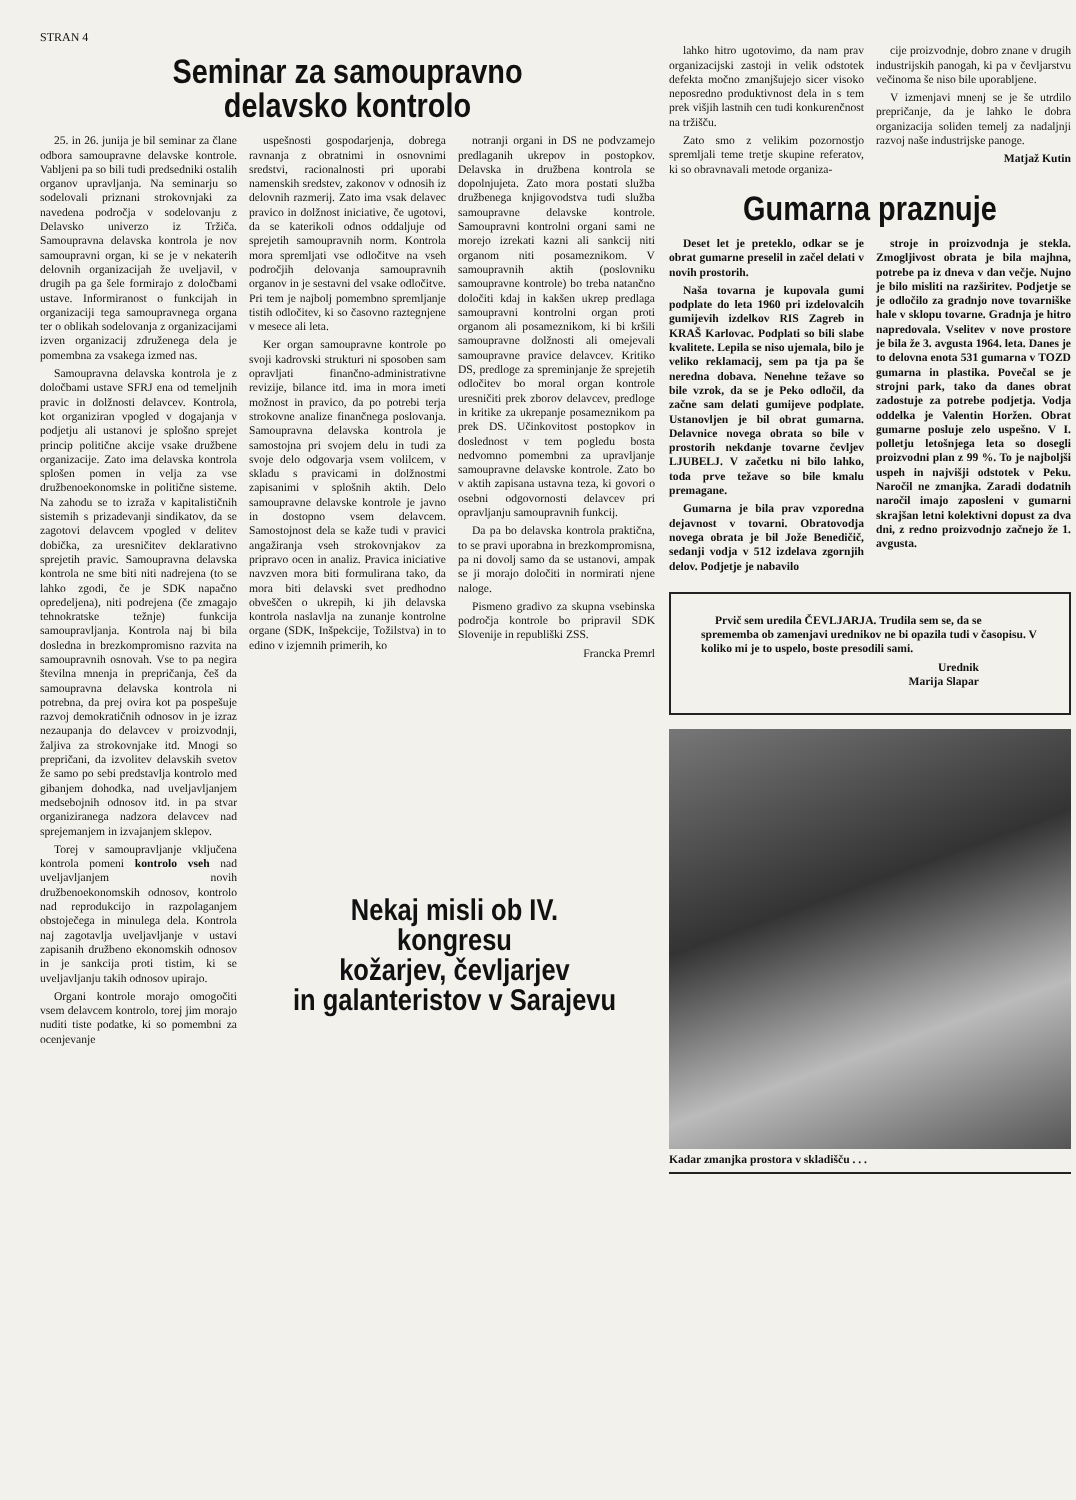STRAN 4
Seminar za samoupravno
delavsko kontrolo
25. in 26. junija je bil seminar za člane odbora samoupravne delavske kontrole. Vabljeni pa so bili tudi predsedniki ostalih organov upravljanja. Na seminarju so sodelovali priznani strokovnjaki za navedena področja v sodelovanju z Delavsko univerzo iz Tržiča. Samoupravna delavska kontrola je nov samoupravni organ, ki se je v nekaterih delovnih organizacijah že uveljavil, v drugih pa ga šele formirajo z določbami ustave. Informiranost o funkcijah in organizaciji tega samoupravnega organa ter o oblikah sodelovanja z organizacijami izven organizacij združenega dela je pomembna za vsakega izmed nas.
Samoupravna delavska kontrola je z določbami ustave SFRJ ena od temeljnih pravic in dolžnosti delavcev. Kontrola, kot organiziran vpogled v dogajanja v podjetju ali ustanovi je splošno sprejet princip politične akcije vsake družbene organizacije. Zato ima delavska kontrola splošen pomen in velja za vse družbenoekonomske in politične sisteme. Na zahodu se to izraža v kapitalističnih sistemih s prizadevanji sindikatov, da se zagotovi delavcem vpogled v delitev dobička, za uresničitev deklarativno sprejetih pravic. Samoupravna delavska kontrola ne sme biti niti nadrejena (to se lahko zgodi, če je SDK napačno opredeljena), niti podrejena (če zmagajo tehnokratske težnje) funkcija samoupravljanja. Kontrola naj bi bila dosledna in brezkompromisno razvita na samoupravnih osnovah. Vse to pa negira številna mnenja in prepričanja, češ da samoupravna delavska kontrola ni potrebna, da prej ovira kot pa pospešuje razvoj demokratičnih odnosov in je izraz nezaupanja do delavcev v proizvodnji, žaljiva za strokovnjake itd. Mnogi so prepričani, da izvolitev delavskih svetov že samo po sebi predstavlja kontrolo med gibanjem dohodka, nad uveljavljanjem medsebojnih odnosov itd. in pa stvar organiziranega nadzora delavcev nad sprejemanjem in izvajanjem sklepov.
Torej v samoupravljanje vključena kontrola pomeni kontrolo vseh nad uveljavljanjem novih družbenoekonomskih odnosov, kontrolo nad reprodukcijo in razpolaganjem obstoječega in minulega dela. Kontrola naj zagotavlja uveljavljanje v ustavi zapisanih družbeno ekonomskih odnosov in je sankcija proti tistim, ki se uveljavljanju takih odnosov upirajo.
Organi kontrole morajo omogočiti vsem delavcem kontrolo, torej jim morajo nuditi tiste podatke, ki so pomembni za ocenjevanje
uspešnosti gospodarjenja, dobrega ravnanja z obratnimi in osnovnimi sredstvi, racionalnosti pri uporabi namenskih sredstev, zakonov v odnosih iz delovnih razmerij. Zato ima vsak delavec pravico in dolžnost iniciative, če ugotovi, da se katerikoli odnos oddaljuje od sprejetih samoupravnih norm. Kontrola mora spremljati vse odločitve na vseh področjih delovanja samoupravnih organov in je sestavni del vsake odločitve. Pri tem je najbolj pomembno spremljanje tistih odločitev, ki so časovno raztegnjene v mesece ali leta.
Ker organ samoupravne kontrole po svoji kadrovski strukturi ni sposoben sam opravljati finančno-administrativne revizije, bilance itd. ima in mora imeti možnost in pravico, da po potrebi terja strokovne analize finančnega poslovanja. Samoupravna delavska kontrola je samostojna pri svojem delu in tudi za svoje delo odgovarja vsem volilcem, v skladu s pravicami in dolžnostmi zapisanimi v splošnih aktih. Delo samoupravne delavske kontrole je javno in dostopno vsem delavcem. Samostojnost dela se kaže tudi v pravici angažiranja vseh strokovnjakov za pripravo ocen in analiz. Pravica iniciative navzven mora biti formulirana tako, da mora biti delavski svet predhodno obveščen o ukrepih, ki jih delavska kontrola naslavlja na zunanje kontrolne organe (SDK, Inšpekcije, Tožilstva) in to edino v izjemnih primerih, ko
notranji organi in DS ne podvzamejo predlaganih ukrepov in postopkov. Delavska in družbena kontrola se dopolnjujeta. Zato mora postati služba družbenega knjigovodstva tudi služba samoupravne delavske kontrole. Samoupravni kontrolni organi sami ne morejo izrekati kazni ali sankcij niti organom niti posameznikom. V samoupravnih aktih (poslovniku samoupravne kontrole) bo treba natančno določiti kdaj in kakšen ukrep predlaga samoupravni kontrolni organ proti organom ali posameznikom, ki bi kršili samoupravne dolžnosti ali omejevali samoupravne pravice delavcev. Kritiko DS, predloge za spreminjanje že sprejetih odločitev bo moral organ kontrole uresničiti prek zborov delavcev, predloge in kritike za ukrepanje posameznikom pa prek DS. Učinkovitost postopkov in doslednost v tem pogledu bosta nedvomno pomembni za upravljanje samoupravne delavske kontrole. Zato bo v aktih zapisana ustavna teza, ki govori o osebni odgovornosti delavcev pri opravljanju samoupravnih funkcij.
Da pa bo delavska kontrola praktična, to se pravi uporabna in brezkompromisna, pa ni dovolj samo da se ustanovi, ampak se ji morajo določiti in normirati njene naloge.
Pismeno gradivo za skupna vsebinska področja kontrole bo pripravil SDK Slovenije in republiški ZSS.
Francka Premrl
lahko hitro ugotovimo, da nam prav organizacijski zastoji in velik odstotek defekta močno zmanjšujejo sicer visoko neposredno produktivnost dela in s tem prek višjih lastnih cen tudi konkurenčnost na tržišču.
Zato smo z velikim pozornostjo spremljali teme tretje skupine referatov, ki so obravnavali metode organiza-
cije proizvodnje, dobro znane v drugih industrijskih panogah, ki pa v čevljarstvu večinoma še niso bile uporabljene.
V izmenjavi mnenj se je še utrdilo prepričanje, da je lahko le dobra organizacija soliden temelj za nadaljnji razvoj naše industrijske panoge.
Matjaž Kutin
Gumarna praznuje
Deset let je preteklo, odkar se je obrat gumarne preselil in začel delati v novih prostorih.
Naša tovarna je kupovala gumi podplate do leta 1960 pri izdelovalcih gumijevih izdelkov RIS Zagreb in KRAŠ Karlovac. Podplati so bili slabe kvalitete. Lepila se niso ujemala, bilo je veliko reklamacij, sem pa tja pa še neredna dobava. Nenehne težave so bile vzrok, da se je Peko odločil, da začne sam delati gumijeve podplate. Ustanovljen je bil obrat gumarna. Delavnice novega obrata so bile v prostorih nekdanje tovarne čevljev LJUBELJ. V začetku ni bilo lahko, toda prve težave so bile kmalu premagane.
Gumarna je bila prav vzporedna dejavnost v tovarni. Obratovodja novega obrata je bil Jože Benedičič, sedanji vodja v 512 izdelava zgornjih delov. Podjetje je nabavilo
stroje in proizvodnja je stekla. Zmogljivost obrata je bila majhna, potrebe pa iz dneva v dan večje. Nujno je bilo misliti na razširitev. Podjetje se je odločilo za gradnjo nove tovarniške hale v sklopu tovarne. Gradnja je hitro napredovala. Vselitev v nove prostore je bila že 3. avgusta 1964. leta. Danes je to delovna enota 531 gumarna v TOZD gumarna in plastika. Povečal se je strojni park, tako da danes obrat zadostuje za potrebe podjetja. Vodja oddelka je Valentin Horžen. Obrat gumarne posluje zelo uspešno. V I. polletju letošnjega leta so dosegli proizvodni plan z 99 %. To je najboljši uspeh in najvišji odstotek v Peku. Naročil ne zmanjka. Zaradi dodatnih naročil imajo zaposleni v gumarni skrajšan letni kolektivni dopust za dva dni, z redno proizvodnjo začnejo že 1. avgusta.
Prvič sem uredila ČEVLJARJA. Trudila sem se, da se sprememba ob zamenjavi urednikov ne bi opazila tudi v časopisu. V koliko mi je to uspelo, boste presodili sami.
Urednik
Marija Slapar
Kadar zmanjka prostora v skladišču . . .
Nekaj misli ob IV. kongresu
kožarjev, čevljarjev
in galanteristov v Sarajevu